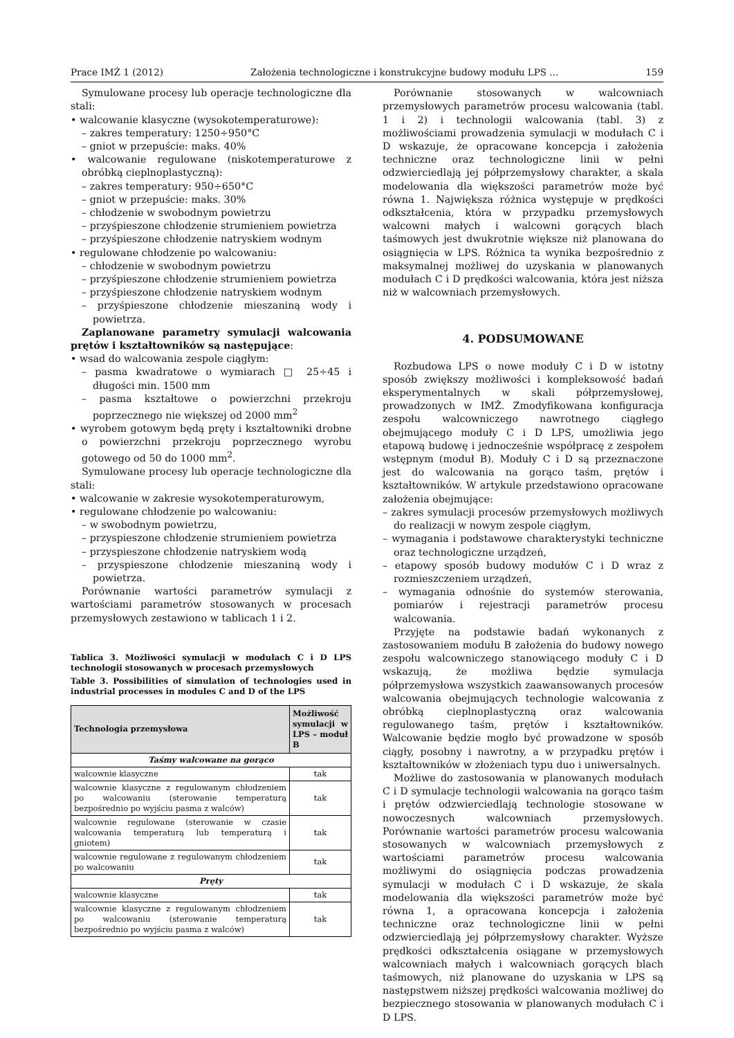Prace IMŻ 1 (2012) Założenia technologiczne i konstrukcyjne budowy modułu LPS ... 159
Symulowane procesy lub operacje technologiczne dla stali:
• walcowanie klasyczne (wysokotemperaturowe):
– zakres temperatury: 1250÷950°C
– gniot w przepuście: maks. 40%
• walcowanie regulowane (niskotemperaturowe z obróbką cieplnoplastyczną):
– zakres temperatury: 950÷650°C
– gniot w przepuście: maks. 30%
– chłodzenie w swobodnym powietrzu
– przyśpieszone chłodzenie strumieniem powietrza
– przyśpieszone chłodzenie natryskiem wodnym
• regulowane chłodzenie po walcowaniu:
– chłodzenie w swobodnym powietrzu
– przyśpieszone chłodzenie strumieniem powietrza
– przyśpieszone chłodzenie natryskiem wodnym
– przyśpieszone chłodzenie mieszaniną wody i powietrza.
Zaplanowane parametry symulacji walcowania prętów i kształtowników są następujące:
• wsad do walcowania zespole ciągłym:
– pasma kwadratowe o wymiarach □ 25÷45 i długości min. 1500 mm
– pasma kształtowe o powierzchni przekroju poprzecznego nie większej od 2000 mm<sup>2</sup>
• wyrobem gotowym będą pręty i kształtowniki drobne o powierzchni przekroju poprzecznego wyrobu gotowego od 50 do 1000 mm<sup>2</sup>.
Symulowane procesy lub operacje technologiczne dla stali:
• walcowanie w zakresie wysokotemperaturowym,
• regulowane chłodzenie po walcowaniu:
– w swobodnym powietrzu,
– przyspieszone chłodzenie strumieniem powietrza
– przyspieszone chłodzenie natryskiem wodą
– przyspieszone chłodzenie mieszaniną wody i powietrza.
Porównanie wartości parametrów symulacji z wartościami parametrów stosowanych w procesach przemysłowych zestawiono w tablicach 1 i 2.
Tablica 3. Możliwości symulacji w modułach C i D LPS technologii stosowanych w procesach przemysłowych
Table 3. Possibilities of simulation of technologies used in industrial processes in modules C and D of the LPS
| Technologia przemysłowa | Możliwość symulacji w LPS – moduł B |
| --- | --- |
| Taśmy walcowane na gorąco | |
| walcownie klasyczne | tak |
| walcownie klasyczne z regulowanym chłodzeniem po walcowaniu (sterowanie temperaturą bezpośrednio po wyjściu pasma z walców) | tak |
| walcownie regulowane (sterowanie w czasie walcowania temperaturą lub temperaturą i gniotem) | tak |
| walcownie regulowane z regulowanym chłodzeniem po walcowaniu | tak |
| Pręty | |
| walcownie klasyczne | tak |
| walcownie klasyczne z regulowanym chłodzeniem po walcowaniu (sterowanie temperaturą bezpośrednio po wyjściu pasma z walców) | tak |
Porównanie stosowanych w walcowniach przemysłowych parametrów procesu walcowania (tabl. 1 i 2) i technologii walcowania (tabl. 3) z możliwościami prowadzenia symulacji w modułach C i D wskazuje, że opracowane koncepcja i założenia techniczne oraz technologiczne linii w pełni odzwierciedlają jej półprzemysłowy charakter, a skala modelowania dla większości parametrów może być równa 1. Największa różnica występuje w prędkości odkształcenia, która w przypadku przemysłowych walcowni małych i walcowni gorących blach taśmowych jest dwukrotnie większe niż planowana do osiągnięcia w LPS. Różnica ta wynika bezpośrednio z maksymalnej możliwej do uzyskania w planowanych modułach C i D prędkości walcowania, która jest niższa niż w walcowniach przemysłowych.
4. PODSUMOWANE
Rozbudowa LPS o nowe moduły C i D w istotny sposób zwiększy możliwości i kompleksowość badań eksperymentalnych w skali półprzemysłowej, prowadzonych w IMŻ. Zmodyfikowana konfiguracja zespołu walcowniczego nawrotnego ciągłego obejmującego moduły C i D LPS, umożliwia jego etapową budowę i jednocześnie współpracę z zespołem wstępnym (moduł B). Moduły C i D są przeznaczone jest do walcowania na gorąco taśm, prętów i kształtowników. W artykule przedstawiono opracowane założenia obejmujące:
– zakres symulacji procesów przemysłowych możliwych do realizacji w nowym zespole ciągłym,
– wymagania i podstawowe charakterystyki techniczne oraz technologiczne urządzeń,
– etapowy sposób budowy modułów C i D wraz z rozmieszczeniem urządzeń,
– wymagania odnośnie do systemów sterowania, pomiarów i rejestracji parametrów procesu walcowania.
Przyjęte na podstawie badań wykonanych z zastosowaniem modułu B założenia do budowy nowego zespołu walcowniczego stanowiącego moduły C i D wskazują, że możliwa będzie symulacja półprzemysłowa wszystkich zaawansowanych procesów walcowania obejmujących technologie walcowania z obróbką cieplnoplastyczną oraz walcowania regulowanego taśm, prętów i kształtowników. Walcowanie będzie mogło być prowadzone w sposób ciągły, posobny i nawrotny, a w przypadku prętów i kształtowników w złożeniach typu duo i uniwersalnych.
Możliwe do zastosowania w planowanych modułach C i D symulacje technologii walcowania na gorąco taśm i prętów odzwierciedlają technologie stosowane w nowoczesnych walcowniach przemysłowych. Porównanie wartości parametrów procesu walcowania stosowanych w walcowniach przemysłowych z wartościami parametrów procesu walcowania możliwymi do osiągnięcia podczas prowadzenia symulacji w modułach C i D wskazuje, że skala modelowania dla większości parametrów może być równa 1, a opracowana koncepcja i założenia techniczne oraz technologiczne linii w pełni odzwierciedlają jej półprzemysłowy charakter. Wyższe prędkości odkształcenia osiągane w przemysłowych walcowniach małych i walcowniach gorących blach taśmowych, niż planowane do uzyskania w LPS są następstwem niższej prędkości walcowania możliwej do bezpiecznego stosowania w planowanych modułach C i D LPS.